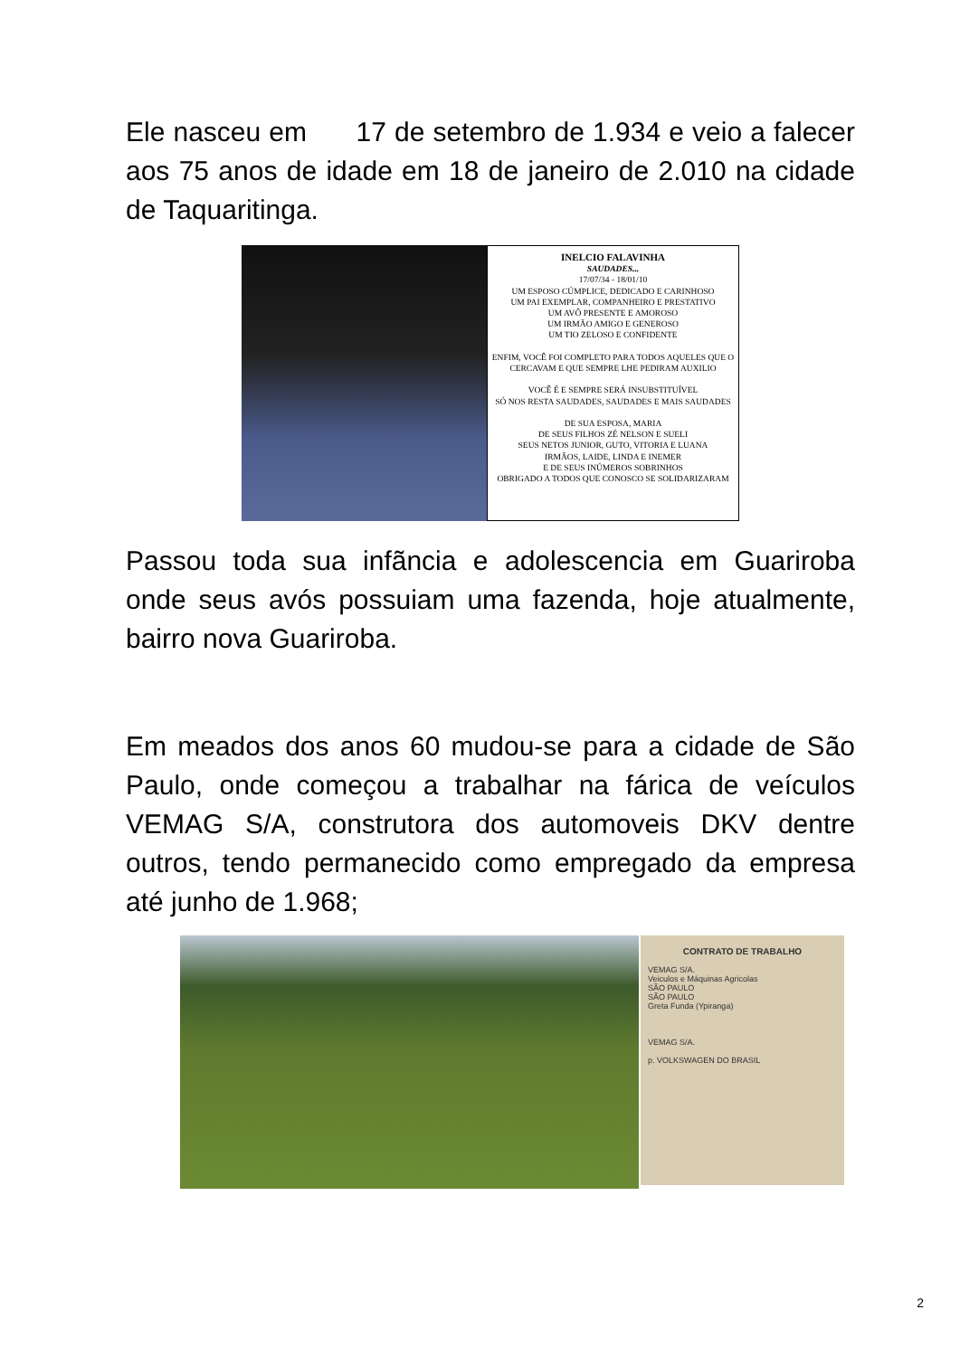Ele nasceu em 17 de setembro de 1.934 e veio a falecer aos 75 anos de idade em 18 de janeiro de 2.010 na cidade de Taquaritinga.
INELCIO FALAVINHA
SAUDADES...
17/07/34 - 18/01/10
UM ESPOSO CÚMPLICE, DEDICADO E CARINHOSO
UM PAI EXEMPLAR, COMPANHEIRO E PRESTATIVO
UM AVÔ PRESENTE E AMOROSO
UM IRMÃO AMIGO E GENEROSO
UM TIO ZELOSO E CONFIDENTE
ENFIM, VOCÊ FOI COMPLETO PARA TODOS AQUELES QUE O CERCAVAM E QUE SEMPRE LHE PEDIRAM AUXILIO
VOCÊ É E SEMPRE SERÁ INSUBSTITUÍVEL
SÓ NOS RESTA SAUDADES, SAUDADES E MAIS SAUDADES
DE SUA ESPOSA, MARIA
DE SEUS FILHOS ZÉ NELSON E SUELI
SEUS NETOS JUNIOR, GUTO, VITORIA E LUANA
IRMÃOS, LAIDE, LINDA E INEMER
E DE SEUS INÚMEROS SOBRINHOS
OBRIGADO A TODOS QUE CONOSCO SE SOLIDARIZARAM
Passou toda sua infãncia e adolescencia em Guariroba onde seus avós possuiam uma fazenda, hoje atualmente, bairro nova Guariroba.
Em meados dos anos 60 mudou-se para a cidade de São Paulo, onde começou a trabalhar na fárica de veículos VEMAG S/A, construtora dos automoveis DKV dentre outros, tendo permanecido como empregado da empresa até junho de 1.968;
CONTRATO DE TRABALHO
VEMAG S/A.
Veiculos e Máquinas Agricolas
SÃO PAULO
SÃO PAULO
Greta Funda (Ypiranga)
VEMAG S/A.
p. VOLKSWAGEN DO BRASIL
2